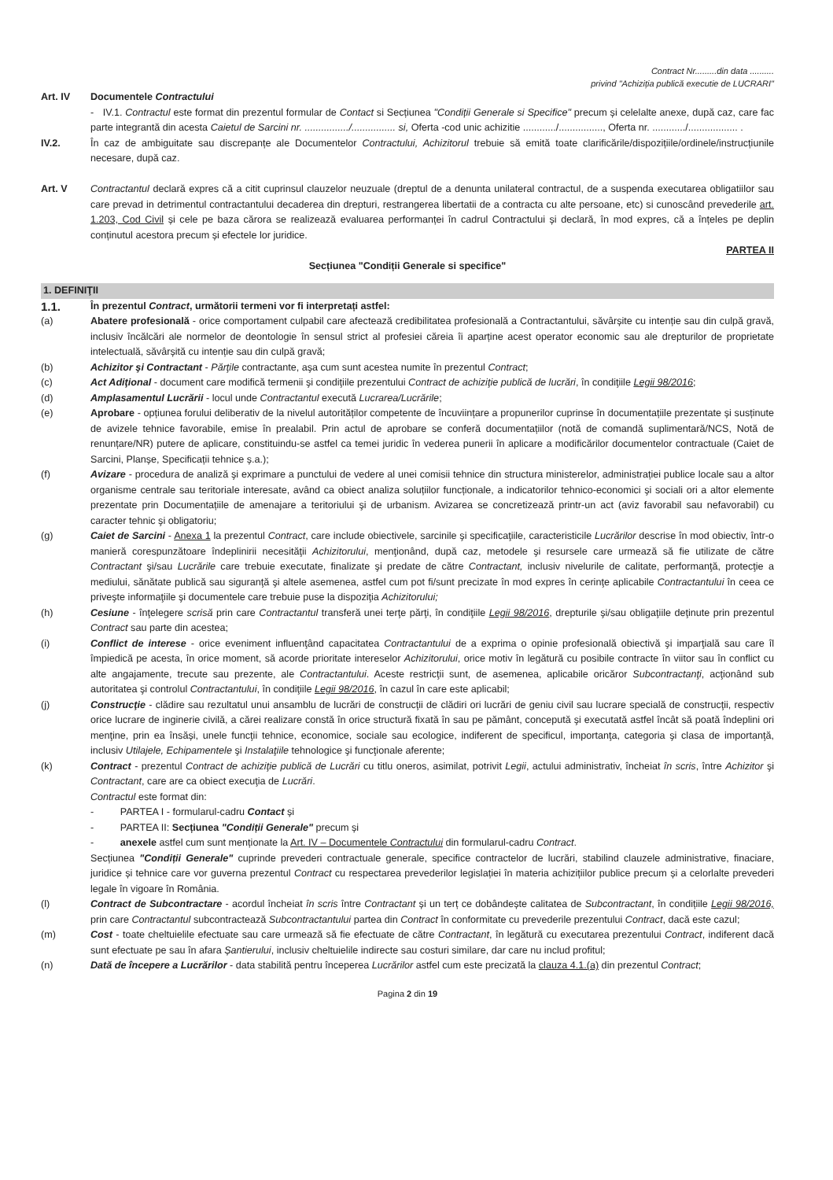Contract Nr.........din data ..........
privind "Achiziția publică executie de LUCRARI"
Art. IV Documentele Contractului
- IV.1. Contractul este format din prezentul formular de Contact si Secțiunea "Condiții Generale si Specifice" precum și celelalte anexe, după caz, care fac parte integrantă din acesta Caietul de Sarcini nr. ................/................ si, Oferta -cod unic achizitie ............/................, Oferta nr. ............/.................. .
IV.2. În caz de ambiguitate sau discrepanțe ale Documentelor Contractului, Achizitorul trebuie să emită toate clarificările/dispozițiile/ordinele/instrucțiunile necesare, după caz.
Art. V Contractantul declară expres că a citit cuprinsul clauzelor neuzuale (dreptul de a denunta unilateral contractul, de a suspenda executarea obligatiilor sau care prevad in detrimentul contractantului decaderea din drepturi, restrangerea libertatii de a contracta cu alte persoane, etc) si cunoscând prevederile art. 1.203, Cod Civil și cele pe baza cărora se realizează evaluarea performanței în cadrul Contractului și declară, în mod expres, că a înțeles pe deplin conținutul acestora precum și efectele lor juridice.
PARTEA II
Secțiunea "Condiții Generale si specifice"
1. DEFINIŢII
1.1.
În prezentul Contract, următorii termeni vor fi interpretați astfel:
(a) Abatere profesională - orice comportament culpabil care afectează credibilitatea profesională a Contractantului, săvârșite cu intenție sau din culpă gravă, inclusiv încălcări ale normelor de deontologie în sensul strict al profesiei căreia îi aparține acest operator economic sau ale drepturilor de proprietate intelectuală, săvârșită cu intenție sau din culpă gravă;
(b) Achizitor şi Contractant - Părţile contractante, aşa cum sunt acestea numite în prezentul Contract;
(c) Act Adiţional - document care modifică termenii şi condiţiile prezentului Contract de achiziţie publică de lucrări, în condiţiile Legii 98/2016;
(d) Amplasamentul Lucrării - locul unde Contractantul execută Lucrarea/Lucrările;
(e) Aprobare - opțiunea forului deliberativ de la nivelul autorităților competente de încuviințare a propunerilor cuprinse în documentațiile prezentate și susținute de avizele tehnice favorabile, emise în prealabil. Prin actul de aprobare se conferă documentațiilor (notă de comandă suplimentară/NCS, Notă de renunțare/NR) putere de aplicare, constituindu-se astfel ca temei juridic în vederea punerii în aplicare a modificărilor documentelor contractuale (Caiet de Sarcini, Planșe, Specificații tehnice ș.a.);
(f) Avizare - procedura de analiză şi exprimare a punctului de vedere al unei comisii tehnice din structura ministerelor, administrației publice locale sau a altor organisme centrale sau teritoriale interesate, având ca obiect analiza soluțiilor funcționale, a indicatorilor tehnico-economici şi sociali ori a altor elemente prezentate prin Documentațiile de amenajare a teritoriului şi de urbanism. Avizarea se concretizează printr-un act (aviz favorabil sau nefavorabil) cu caracter tehnic şi obligatoriu;
(g) Caiet de Sarcini - Anexa 1 la prezentul Contract, care include obiectivele, sarcinile şi specificaţiile, caracteristicile Lucrărilor descrise în mod obiectiv, într-o manieră corespunzătoare îndeplinirii necesităţii Achizitorului, menţionând, după caz, metodele şi resursele care urmează să fie utilizate de către Contractant şi/sau Lucrările care trebuie executate, finalizate şi predate de către Contractant, inclusiv nivelurile de calitate, performanţă, protecţie a mediului, sănătate publică sau siguranţă şi altele asemenea, astfel cum pot fi/sunt precizate în mod expres în cerinţe aplicabile Contractantului în ceea ce priveşte informaţiile şi documentele care trebuie puse la dispoziţia Achizitorului;
(h) Cesiune - înţelegere scrisă prin care Contractantul transferă unei terţe părţi, în condiţiile Legii 98/2016, drepturile şi/sau obligaţiile deţinute prin prezentul Contract sau parte din acestea;
(i) Conflict de interese - orice eveniment influenţând capacitatea Contractantului de a exprima o opinie profesională obiectivă şi imparţială sau care îl împiedică pe acesta, în orice moment, să acorde prioritate intereselor Achizitorului, orice motiv în legătură cu posibile contracte în viitor sau în conflict cu alte angajamente, trecute sau prezente, ale Contractantului. Aceste restricţii sunt, de asemenea, aplicabile oricăror Subcontractanţi, acţionând sub autoritatea şi controlul Contractantului, în condiţiile Legii 98/2016, în cazul în care este aplicabil;
(j) Construcţie - clădire sau rezultatul unui ansamblu de lucrări de construcţii de clădiri ori lucrări de geniu civil sau lucrare specială de construcţii, respectiv orice lucrare de inginerie civilă, a cărei realizare constă în orice structură fixată în sau pe pământ, concepută şi executată astfel încât să poată îndeplini ori menţine, prin ea însăși, unele funcţii tehnice, economice, sociale sau ecologice, indiferent de specificul, importanţa, categoria şi clasa de importanţă, inclusiv Utilajele, Echipamentele şi Instalaţiile tehnologice şi funcţionale aferente;
(k) Contract - prezentul Contract de achiziţie publică de Lucrări cu titlu oneros, asimilat, potrivit Legii, actului administrativ, încheiat în scris, între Achizitor şi Contractant, care are ca obiect execuţia de Lucrări.
Contractul este format din:
- PARTEA I - formularul-cadru Contact și
- PARTEA II: Secțiunea "Condiții Generale" precum și
- anexele astfel cum sunt menționate la Art. IV – Documentele Contractului din formularul-cadru Contract.
Secțiunea "Condiții Generale" cuprinde prevederi contractuale generale, specifice contractelor de lucrări, stabilind clauzele administrative, finaciare, juridice și tehnice care vor guverna prezentul Contract cu respectarea prevederilor legislației în materia achizițiilor publice precum și a celorlalte prevederi legale în vigoare în România.
(l) Contract de Subcontractare - acordul încheiat în scris între Contractant și un terț ce dobândește calitatea de Subcontractant, în condițiile Legii 98/2016, prin care Contractantul subcontractează Subcontractantului partea din Contract în conformitate cu prevederile prezentului Contract, dacă este cazul;
(m) Cost - toate cheltuielile efectuate sau care urmează să fie efectuate de către Contractant, în legătură cu executarea prezentului Contract, indiferent dacă sunt efectuate pe sau în afara Șantierului, inclusiv cheltuielile indirecte sau costuri similare, dar care nu includ profitul;
(n) Dată de începere a Lucrărilor - data stabilită pentru începerea Lucrărilor astfel cum este precizată la clauza 4.1.(a) din prezentul Contract;
Pagina 2 din 19